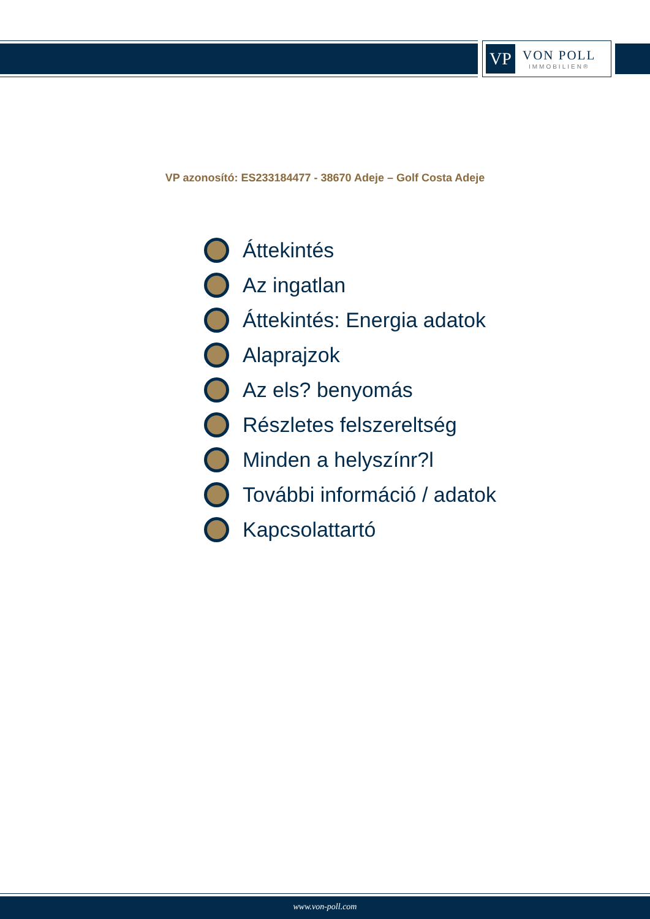VP
VON POLL
IMMOBILIEN®
VP azonosító: ES233184477 - 38670 Adeje – Golf Costa Adeje
Áttekintés
Az ingatlan
Áttekintés: Energia adatok
Alaprajzok
Az els? benyomás
Részletes felszereltség
Minden a helyszínr?l
További információ / adatok
Kapcsolattartó
www.von-poll.com